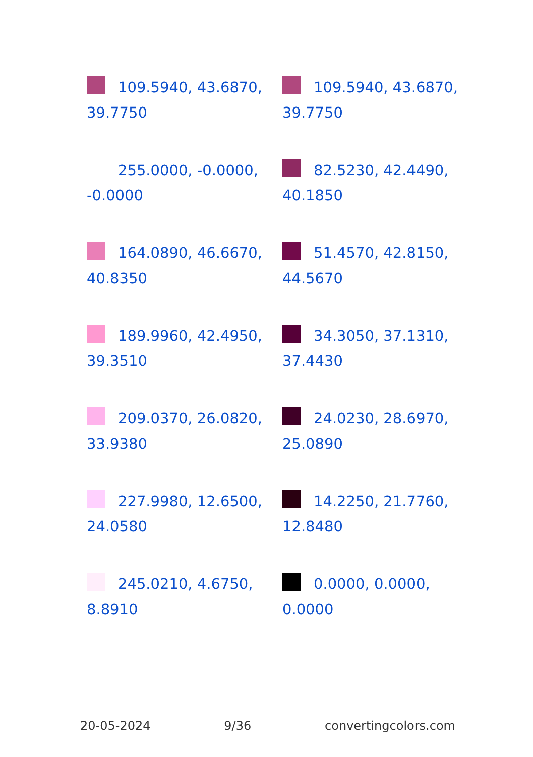109.5940, 43.6870, 39.7750
109.5940, 43.6870, 39.7750
255.0000, -0.0000, -0.0000
82.5230, 42.4490, 40.1850
164.0890, 46.6670, 40.8350
51.4570, 42.8150, 44.5670
189.9960, 42.4950, 39.3510
34.3050, 37.1310, 37.4430
209.0370, 26.0820, 33.9380
24.0230, 28.6970, 25.0890
227.9980, 12.6500, 24.0580
14.2250, 21.7760, 12.8480
245.0210, 4.6750, 8.8910
0.0000, 0.0000, 0.0000
20-05-2024 9/36 convertingcolors.com